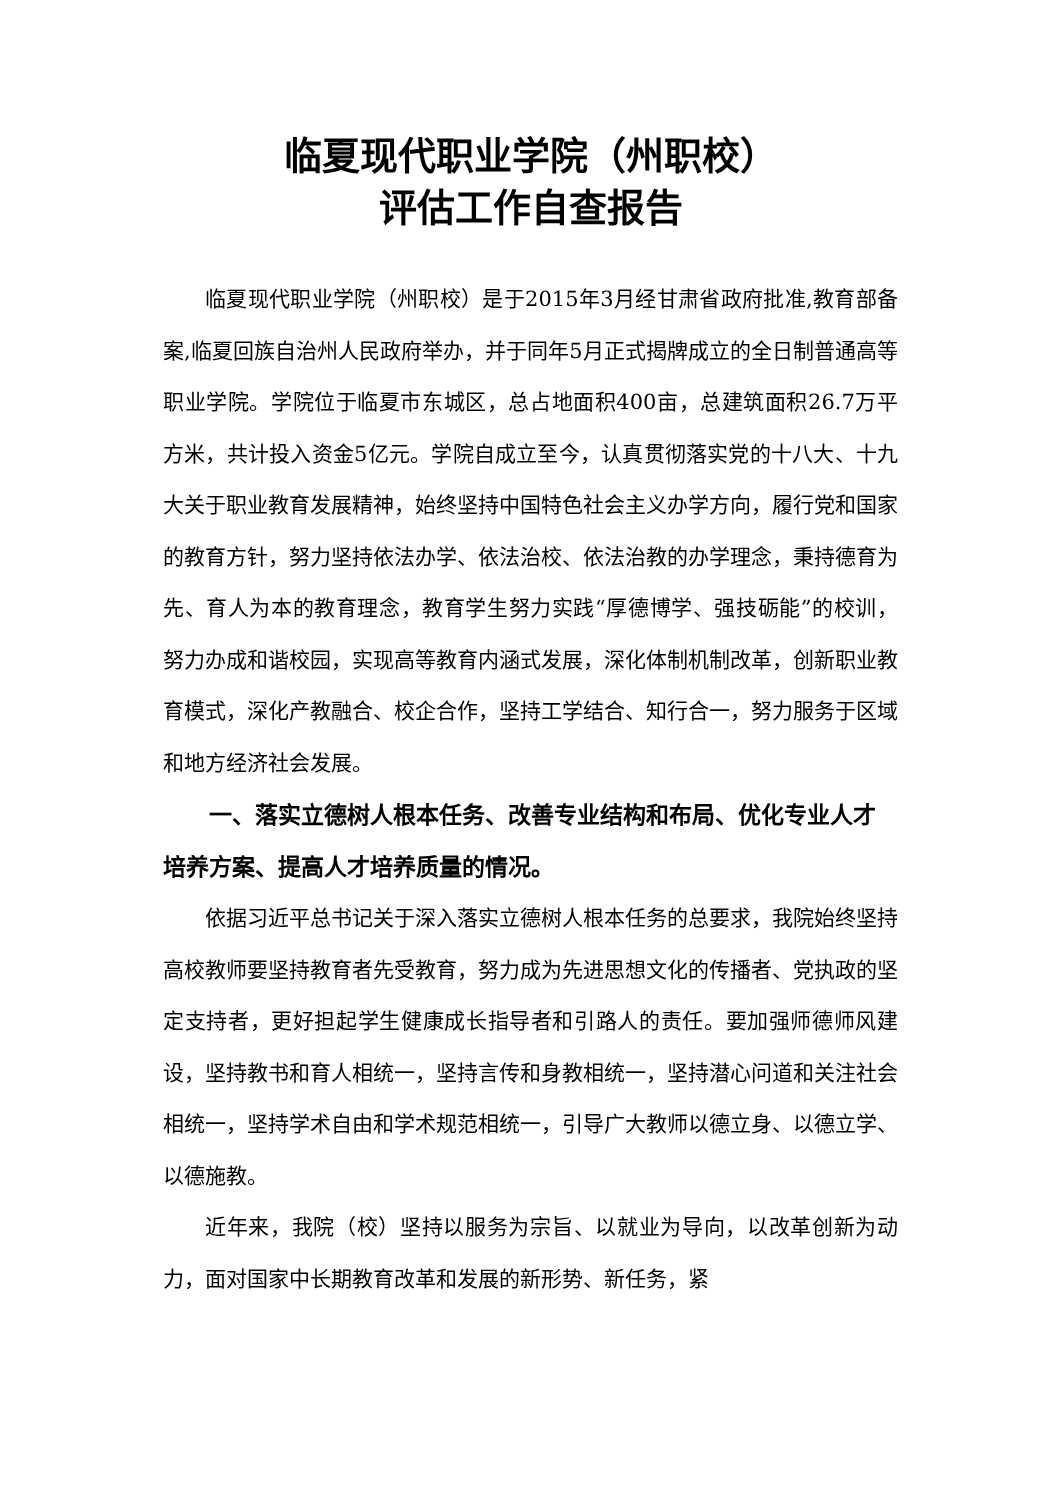临夏现代职业学院（州职校）
评估工作自查报告
临夏现代职业学院（州职校）是于2015年3月经甘肃省政府批准,教育部备案,临夏回族自治州人民政府举办，并于同年5月正式揭牌成立的全日制普通高等职业学院。学院位于临夏市东城区，总占地面积400亩，总建筑面积26.7万平方米，共计投入资金5亿元。学院自成立至今，认真贯彻落实党的十八大、十九大关于职业教育发展精神，始终坚持中国特色社会主义办学方向，履行党和国家的教育方针，努力坚持依法办学、依法治校、依法治教的办学理念，秉持德育为先、育人为本的教育理念，教育学生努力实践“厚德博学、强技砺能”的校训，努力办成和谐校园，实现高等教育内涵式发展，深化体制机制改革，创新职业教育模式，深化产教融合、校企合作，坚持工学结合、知行合一，努力服务于区域和地方经济社会发展。
一、落实立德树人根本任务、改善专业结构和布局、优化专业人才培养方案、提高人才培养质量的情况。
依据习近平总书记关于深入落实立德树人根本任务的总要求，我院始终坚持高校教师要坚持教育者先受教育，努力成为先进思想文化的传播者、党执政的坚定支持者，更好担起学生健康成长指导者和引路人的责任。要加强师德师风建设，坚持教书和育人相统一，坚持言传和身教相统一，坚持潜心问道和关注社会相统一，坚持学术自由和学术规范相统一，引导广大教师以德立身、以德立学、以德施教。
近年来，我院（校）坚持以服务为宗旨、以就业为导向，以改革创新为动力，面对国家中长期教育改革和发展的新形势、新任务，紧